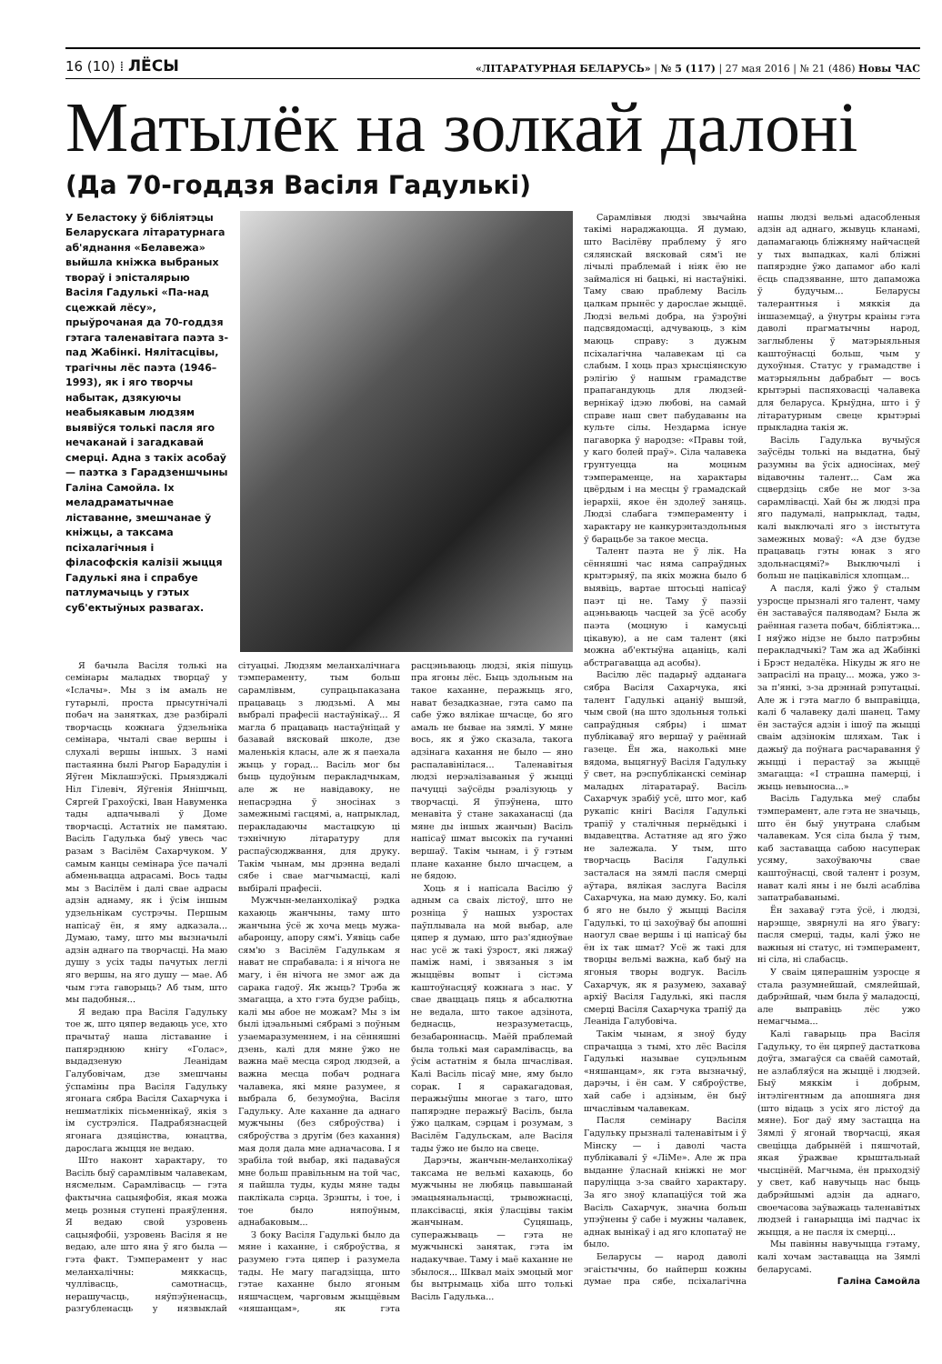16 (10) ⁞ ЛЁСЫ
«ЛІТАРАТУРНАЯ БЕЛАРУСЬ» | № 5 (117) | 27 мая 2016 | № 21 (486) Новы ЧАС
Матылёк на золкай далоні
(Да 70-годдзя Васіля Гадулькі)
У Беластоку ў бібліятэцы Беларускага літаратурнага аб'яднання «Белавежа» выйшла кніжка выбраных твораў і эпісталярыю Васіля Гадулькі «Па-над сцежкай лёсу», прыўрочаная да 70-годдзя гэтага таленавітага паэта з-пад Жабінкі. Нялітасцівы, трагічны лёс паэта (1946–1993), як і яго творчы набытак, дзякуючы неабыякавым людзям выявіўся толькі пасля яго нечаканай і загадкавай смерці. Адна з такіх асобаў — паэтка з Гарадзеншчыны Галіна Самойла. Іх меладраматычнае ліставанне, змешчанае ў кніжцы, а таксама псіхалагічныя і філасофскія калізіі жыцця Гадулькі яна і спрабуе патлумачыць у гэтых суб'ектыўных развагах.
Я бачыла Васіля толькі на семінары маладых творцаў у «Іслачы». Мы з ім амаль не гутарылі, проста прысутнічалі побач на занятках, дзе разбіралі творчасць кожнага ўдзельніка семінара, чыталі свае вершы і слухалі вершы іншых. З намі пастаянна былі Рыгор Барадулін і Яўген Міклашэўскі. Прыязджалі Ніл Гілевіч, Яўгенія Янішчыц. Сяргей Грахоўскі, Іван Навуменка тады адпачывалі ў Доме творчасці. Астатніх не памятаю. Васіль Гадулька быў увесь час разам з Васілём Сахарчуком. У самым канцы семінара ўсе пачалі абменьвацца адрасамі. Вось тады мы з Васілём і далі свае адрасы адзін аднаму, як і ўсім іншым удзельнікам сустрэчы. Першым напісаў ён, я яму адказала... Думаю, таму, што мы вызначылі адзін аднаго па творчасці. На маю душу з усіх тады пачутых леглі яго вершы, на яго душу — мае. Аб чым гэта гаворыць? Аб тым, што мы падобныя...
Я ведаю пра Васіля Гадульку тое ж, што цяпер ведаюць усе, хто прачытаў наша ліставанне і папярэднюю кнігу «Голас», выдадзеную Леанідам Галубовічам, дзе змешчаны ўспаміны пра Васіля Гадульку ягонага сябра Васіля Сахарчука і нешматлікіх пісьменнікаў, якія з ім сустрэліся. Падрабязнасцей ягонага дзяцінства, юнацтва, дарослага жыцця не ведаю.
Што наконт характару, то Васіль быў сарамлівым чалавекам, нясмелым. Сарамлівасць — гэта фактычна сацыяфобія, якая можа мець розныя ступені праяўлення. Я ведаю свой узровень сацыяфобіі, узровень Васіля я не ведаю, але што яна ў яго была — гэта факт. Тэмперамент у нас меланхалічны: мяккасць, чуллівасць, самотнасць, нерашучасць, няўпэўненасць, разгубленасць у нязвыклай сітуацыі. Людзям меланхалічнага тэмпераменту, тым больш сарамлівым, супрацьпаказана працаваць з людзьмі. А мы выбралі прафесіі настаўнікаў... Я магла б працаваць настаўніцай у базавай вясковай школе, дзе маленькія класы, але ж я паехала жыць у горад... Васіль мог бы быць цудоўным перакладчыкам, але ж не навідавоку, не непасрэдна ў зносінах з замежнымі гасцямі, а, напрыклад, перакладаючы мастацкую ці тэхнічную літаратуру для распаўсюджвання, для друку. Такім чынам, мы дрэнна ведалі сябе і свае магчымасці, калі выбіралі прафесіі.
Мужчын-меланхолікаў рэдка кахаюць жанчыны, таму што жанчына ўсё ж хоча мець мужа-абаронцу, апору сям'і. Уявіць сабе сям'ю з Васілём Гадулькам я нават не спрабавала: і я нічога не магу, і ён нічога не змог аж да сарака гадоў. Як жыць? Трэба ж змагацца, а хто гэта будзе рабіць, калі мы абое не можам? Мы з ім былі ідэальнымі сябрамі з поўным узаемаразуменнем, і на сённяшні дзень, калі для мяне ўжо не важна маё месца сярод людзей, а важна месца побач роднага чалавека, які мяне разумее, я выбрала б, безумоўна, Васіля Гадульку. Але каханне да аднаго мужчыны (без сяброўства) і сяброўства з другім (без кахання) мая доля дала мне адначасова. І я зрабіла той выбар, які падаваўся мне больш правільным на той час, я пайшла туды, куды мяне тады паклікала сэрца. Зрэшты, і тое, і тое было няпоўным, аднабаковым...
З боку Васіля Гадулькі было да мяне і каханне, і сяброўства, я разумею гэта цяпер і разумела тады. Не магу пагадзіцца, што гэтае каханне было ягоным няшчасцем, чарговым жыццёвым «няшанцам», як гэта расцэньваюць людзі, якія пішуць пра ягоны лёс. Быць здольным на такое каханне, перажыць яго, нават безадказнае, гэта само па сабе ўжо вялікае шчасце, бо яго амаль не бывае на зямлі. У мяне вось, як я ўжо сказала, такога адзінага кахання не было — яно распалавінілася... Таленавітыя людзі нерэалізаваныя ў жыцці пачуцці заўсёды рэалізуюць у творчасці. Я ўпэўнена, што менавіта ў стане закаханасці (да мяне ды іншых жанчын) Васіль напісаў шмат высокіх па гучанні вершаў. Такім чынам, і ў гэтым плане каханне было шчасцем, а не бядою.
Хоць я і напісала Васілю ў адным са сваіх лістоў, што не розніца ў нашых узростах паўплывала на мой выбар, але цяпер я думаю, што раз'ядноўвае нас усё ж такі ўзрост, які ляжаў паміж намі, і звязаныя з ім жыццёвы вопыт і сістэма каштоўнасцяў кожнага з нас. У свае дваццаць пяць я абсалютна не ведала, што такое адзінота, беднасць, незразуметасць, безабароннасць. Маёй праблемай была толькі мая сарамлівасць, ва ўсім астатнім я была шчаслівая. Калі Васіль пісаў мне, яму было сорак. І я саракагадовая, перажыўшы многае з таго, што папярэдне перажыў Васіль, была ўжо цалкам, сэрцам і розумам, з Васілём Гадульскам, але Васіля тады ўжо не было на свеце.
Дарэчы, жанчын-меланхолікаў таксама не вельмі кахаюць, бо мужчыны не любяць павышанай эмацыянальнасці, трывожнасці, плаксівасці, якія ўласцівы такім жанчынам. Суцяшаць, суперажываць — гэта не мужчынскі занятак, гэта ім надакучвае. Таму і маё каханне не збылося... Шквал маіх эмоцый мог бы вытрымаць хіба што толькі Васіль Гадулька...
Сарамлівыя людзі звычайна такімі нараджаюцца. Я думаю, што Васілёву праблему ў яго сялянскай вясковай сям'і не лічылі праблемай і ніяк ёю не займаліся ні бацькі, ні настаўнікі. Таму сваю праблему Васіль цалкам прынёс у дарослае жыццё. Людзі вельмі добра, на ўзроўні падсвядомасці, адчуваюць, з кім маюць справу: з дужым псіхалагічна чалавекам ці са слабым. І хоць праз хрысціянскую рэлігію ў нашым грамадстве прапагандуюць для людзей-вернікаў ідэю любові, на самай справе наш свет пабудаваны на культе сілы. Нездарма існуе пагаворка ў народзе: «Правы той, у каго болей праў». Сіла чалавека грунтуецца на моцным тэмпераменце, на характары цвёрдым і на месцы ў грамадскай іерархіі, якое ён здолеў заняць. Людзі слабага тэмпераменту і характару не канкурэнтаздольныя ў барацьбе за такое месца.
Талент паэта не ў лік. На сённяшні час няма сапраўдных крытэрыяў, па якіх можна было б выявіць, вартае штосьці напісаў паэт ці не. Таму ў паэзіі ацэньваюць часцей за ўсё асобу паэта (моцную і камусьці цікавую), а не сам талент (які можна аб'ектыўна ацаніць, калі абстрагавацца ад асобы).
Васілю лёс падарыў адданага сябра Васіля Сахарчука, які талент Гадулькі ацаніў вышэй, чым свой (на што здольныя толькі сапраўдныя сябры) і шмат публікаваў яго вершаў у раённай газеце. Ён жа, наколькі мне вядома, выцягнуў Васіля Гадульку ў свет, на рэспубліканскі семінар маладых літаратараў. Васіль Сахарчук зрабіў усё, што мог, каб рукапіс кнігі Васіля Гадулькі трапіў у сталічныя перыёдыкі і выдавецтва. Астатняе ад яго ўжо не залежала. У тым, што творчасць Васіля Гадулькі засталася на зямлі пасля смерці аўтара, вялікая заслуга Васіля Сахарчука, на маю думку. Бо, калі б яго не было ў жыцці Васіля Гадулькі, то ці захоўваў бы апошні наогул свае вершы і ці напісаў бы ён іх так шмат? Усё ж такі для творцы вельмі важна, каб быў на ягоныя творы водгук. Васіль Сахарчук, як я разумею, захаваў архіў Васіля Гадулькі, які пасля смерці Васіля Сахарчука трапіў да Леаніда Галубовіча.
Такім чынам, я зноў буду спрачацца з тымі, хто лёс Васіля Гадулькі называе суцэльным «няшанцам», як гэта вызначыў, дарэчы, і ён сам. У сяброўстве, хай сабе і адзіным, ён быў шчаслівым чалавекам.
Пасля семінару Васіля Гадульку прызналі таленавітым і ў Мінску — і даволі часта публікавалі ў «ЛіМе». Але ж пра выданне ўласнай кніжкі не мог паруліцца з-за свайго характару. За яго зноў клапаціўся той жа Васіль Сахарчук, значна больш упэўнены ў сабе і мужны чалавек, аднак вынікаў і ад яго клопатаў не было.
Беларусы — народ даволі эгаістычны, бо найперш кожны думае пра сябе, псіхалагічна нашы людзі вельмі адасобленыя адзін ад аднаго, жывуць кланамі, дапамагаюць бліжняму найчасцей у тых выпадках, калі бліжні папярэдне ўжо дапамог або калі ёсць спадзяванне, што дапаможа ў будучым... Беларусы талерантныя і мяккія да іншаземцаў, а ўнутры краіны гэта даволі прагматычны народ, заглыблены ў матэрыяльныя каштоўнасці больш, чым у духоўныя. Статус у грамадстве і матэрыяльны дабрабыт — вось крытэрыі паспяховасці чалавека для беларуса. Крыўдна, што і ў літаратурным свеце крытэрыі прыкладна такія ж.
Васіль Гадулька вучыўся заўсёды толькі на выдатна, быў разумны ва ўсіх адносінах, меў відавочны талент... Сам жа сцвердзіць сябе не мог з-за сарамлівасці. Хай бы ж людзі пра яго падумалі, напрыклад, тады, калі выключалі яго з інстытута замежных моваў: «А дзе будзе працаваць гэты юнак з яго здольнасцямі?» Выключылі і больш не пацікавіліся хлопцам...
А пасля, калі ўжо ў сталым узросце прызналі яго талент, чаму ён заставаўся паляводам? Была ж раённая газета побач, бібліятэка... І няўжо нідзе не было патрэбны перакладчыкі? Там жа ад Жабінкі і Брэст недалёка. Нікуды ж яго не запрасілі на працу... можа, ужо з-за п'янкі, з-за дрэннай рэпутацыі. Але ж і гэта магло б выправіцца, калі б чалавеку далі шанец. Таму ён застаўся адзін і ішоў па жыцці сваім адзінокім шляхам. Так і дажыў да поўнага расчаравання ў жыцці і перастаў за жыццё змагацца: «І страшна памерці, і жыць невыносна...»
Васіль Гадулька меў слабы тэмперамент, але гэта не значыць, што ён быў унутрана слабым чалавекам. Уся сіла была ў тым, каб заставацца сабою насуперак усяму, захоўваючы свае каштоўнасці, свой талент і розум, нават калі яны і не былі асабліва запатрабаванымі.
Ён захаваў гэта ўсё, і людзі, нарэшце, звярнулі на яго ўвагу: пасля смерці, тады, калі ўжо не важныя ні статус, ні тэмперамент, ні сіла, ні слабасць.
У сваім цяперашнім узросце я стала разумнейшай, смялейшай, дабрэйшай, чым была ў маладосці, але выправіць лёс ужо немагчыма...
Калі гаварыць пра Васіля Гадульку, то ён цярпеў дастаткова доўга, змагаўся са сваёй самотай, не азлабляўся на жыццё і людзей. Быў мяккім і добрым, інтэлігентным да апошняга дня (што відаць з усіх яго лістоў да мяне). Бог даў яму застацца на Зямлі ў ягонай творчасці, якая свеціцца дабрынёй і пяшчотай, якая ўражвае крышталь­най чысцінёй. Магчыма, ён прыходзіў у свет, каб навучыць нас быць дабрэйшымі адзін да аднаго, своечасова заўважаць таленавітых людзей і ганарыцца імі падчас іх жыцця, а не пасля іх смерці...
Мы павінны навучыцца гэтаму, калі хочам заставацца на Зямлі беларусамі.
Галіна Самойла